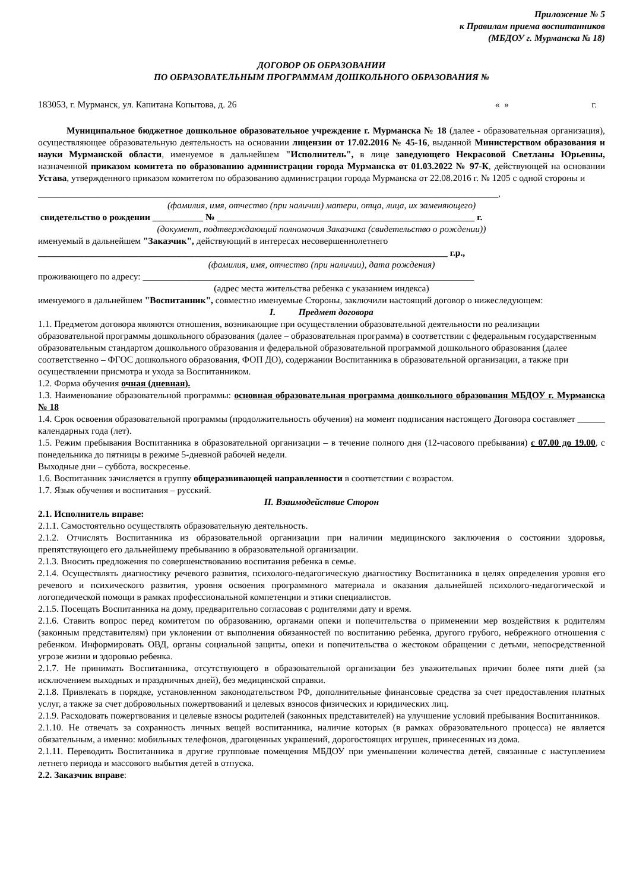Приложение № 5
к Правилам приема воспитанников
(МБДОУ г. Мурманска № 18)
ДОГОВОР ОБ ОБРАЗОВАНИИ
ПО ОБРАЗОВАТЕЛЬНЫМ ПРОГРАММАМ ДОШКОЛЬНОГО ОБРАЗОВАНИЯ №
183053, г. Мурманск, ул. Капитана Копытова, д. 26 « » г.
Муниципальное бюджетное дошкольное образовательное учреждение г. Мурманска № 18 (далее - образовательная организация), осуществляющее образовательную деятельность на основании лицензии от 17.02.2016 № 45-16, выданной Министерством образования и науки Мурманской области, именуемое в дальнейшем "Исполнитель", в лице заведующего Некрасовой Светланы Юрьевны, назначенной приказом комитета по образованию администрации города Мурманска от 01.03.2022 № 97-К, действующей на основании Устава, утвержденного приказом комитетом по образованию администрации города Мурманска от 22.08.2016 г. № 1205 с одной стороны и
____________________________________________________________________________________________________,
(фамилия, имя, отчество (при наличии) матери, отца, лица, их заменяющего)
свидетельство о рождении ___________ № ________________________________________________________ г.
(документ, подтверждающий полномочия Заказчика (свидетельство о рождении))
именуемый в дальнейшем "Заказчик", действующий в интересах несовершеннолетнего
_________________________________________________________________________________________ г.р.,
(фамилия, имя, отчество (при наличии), дата рождения)
проживающего по адресу: ________________________________________________________________________
(адрес места жительства ребенка с указанием индекса)
именуемого в дальнейшем "Воспитанник", совместно именуемые Стороны, заключили настоящий договор о нижеследующем:
I. Предмет договора
1.1. Предметом договора являются отношения, возникающие при осуществлении образовательной деятельности по реализации образовательной программы дошкольного образования (далее – образовательная программа) в соответствии с федеральным государственным образовательным стандартом дошкольного образования и федеральной образовательной программой дошкольного образования (далее соответственно – ФГОС дошкольного образования, ФОП ДО), содержании Воспитанника в образовательной организации, а также при осуществлении присмотра и ухода за Воспитанником.
1.2. Форма обучения очная (дневная).
1.3. Наименование образовательной программы: основная образовательная программа дошкольного образования МБДОУ г. Мурманска № 18
1.4. Срок освоения образовательной программы (продолжительность обучения) на момент подписания настоящего Договора составляет ______ календарных года (лет).
1.5. Режим пребывания Воспитанника в образовательной организации – в течение полного дня (12-часового пребывания) с 07.00 до 19.00, с понедельника до пятницы в режиме 5-дневной рабочей недели.
Выходные дни – суббота, воскресенье.
1.6. Воспитанник зачисляется в группу общеразвивающей направленности в соответствии с возрастом.
1.7. Язык обучения и воспитания – русский.
II. Взаимодействие Сторон
2.1. Исполнитель вправе:
2.1.1. Самостоятельно осуществлять образовательную деятельность.
2.1.2. Отчислять Воспитанника из образовательной организации при наличии медицинского заключения о состоянии здоровья, препятствующего его дальнейшему пребыванию в образовательной организации.
2.1.3. Вносить предложения по совершенствованию воспитания ребенка в семье.
2.1.4. Осуществлять диагностику речевого развития, психолого-педагогическую диагностику Воспитанника в целях определения уровня его речевого и психического развития, уровня освоения программного материала и оказания дальнейшей психолого-педагогической и логопедической помощи в рамках профессиональной компетенции и этики специалистов.
2.1.5. Посещать Воспитанника на дому, предварительно согласовав с родителями дату и время.
2.1.6. Ставить вопрос перед комитетом по образованию, органами опеки и попечительства о применении мер воздействия к родителям (законным представителям) при уклонении от выполнения обязанностей по воспитанию ребенка, другого грубого, небрежного отношения с ребенком. Информировать ОВД, органы социальной защиты, опеки и попечительства о жестоком обращении с детьми, непосредственной угрозе жизни и здоровью ребенка.
2.1.7. Не принимать Воспитанника, отсутствующего в образовательной организации без уважительных причин более пяти дней (за исключением выходных и праздничных дней), без медицинской справки.
2.1.8. Привлекать в порядке, установленном законодательством РФ, дополнительные финансовые средства за счет предоставления платных услуг, а также за счет добровольных пожертвований и целевых взносов физических и юридических лиц.
2.1.9. Расходовать пожертвования и целевые взносы родителей (законных представителей) на улучшение условий пребывания Воспитанников.
2.1.10. Не отвечать за сохранность личных вещей воспитанника, наличие которых (в рамках образовательного процесса) не является обязательным, а именно: мобильных телефонов, драгоценных украшений, дорогостоящих игрушек, принесенных из дома.
2.1.11. Переводить Воспитанника в другие групповые помещения МБДОУ при уменьшении количества детей, связанные с наступлением летнего периода и массового выбытия детей в отпуска.
2.2. Заказчик вправе: